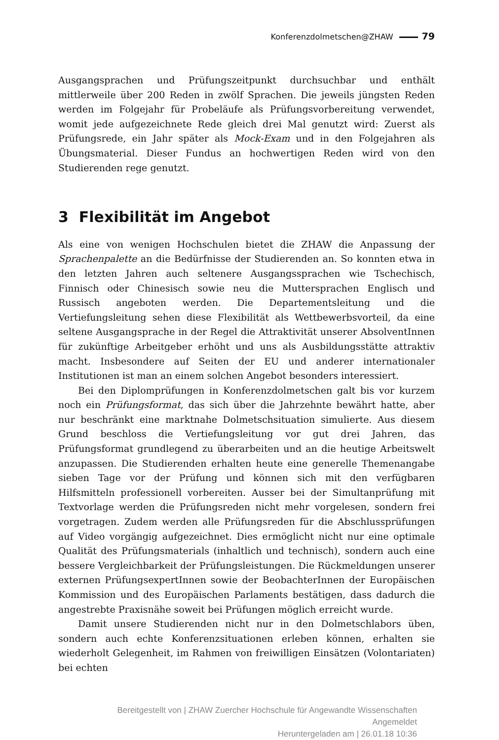Konferenzdolmetschen@ZHAW 79
Ausgangsprachen und Prüfungszeitpunkt durchsuchbar und enthält mittlerweile über 200 Reden in zwölf Sprachen. Die jeweils jüngsten Reden werden im Folgejahr für Probeläufe als Prüfungsvorbereitung verwendet, womit jede aufgezeichnete Rede gleich drei Mal genutzt wird: Zuerst als Prüfungsrede, ein Jahr später als Mock-Exam und in den Folgejahren als Übungsmaterial. Dieser Fundus an hochwertigen Reden wird von den Studierenden rege genutzt.
3 Flexibilität im Angebot
Als eine von wenigen Hochschulen bietet die ZHAW die Anpassung der Sprachenpalette an die Bedürfnisse der Studierenden an. So konnten etwa in den letzten Jahren auch seltenere Ausgangssprachen wie Tschechisch, Finnisch oder Chinesisch sowie neu die Muttersprachen Englisch und Russisch angeboten werden. Die Departementsleitung und die Vertiefungsleitung sehen diese Flexibilität als Wettbewerbsvorteil, da eine seltene Ausgangsprache in der Regel die Attraktivität unserer AbsolventInnen für zukünftige Arbeitgeber erhöht und uns als Ausbildungsstätte attraktiv macht. Insbesondere auf Seiten der EU und anderer internationaler Institutionen ist man an einem solchen Angebot besonders interessiert.
Bei den Diplomprüfungen in Konferenzdolmetschen galt bis vor kurzem noch ein Prüfungsformat, das sich über die Jahrzehnte bewährt hatte, aber nur beschränkt eine marktnahe Dolmetschsituation simulierte. Aus diesem Grund beschloss die Vertiefungsleitung vor gut drei Jahren, das Prüfungsformat grundlegend zu überarbeiten und an die heutige Arbeitswelt anzupassen. Die Studierenden erhalten heute eine generelle Themenangabe sieben Tage vor der Prüfung und können sich mit den verfügbaren Hilfsmitteln professionell vorbereiten. Ausser bei der Simultanprüfung mit Textvorlage werden die Prüfungsreden nicht mehr vorgelesen, sondern frei vorgetragen. Zudem werden alle Prüfungsreden für die Abschlussprüfungen auf Video vorgängig aufgezeichnet. Dies ermöglicht nicht nur eine optimale Qualität des Prüfungsmaterials (inhaltlich und technisch), sondern auch eine bessere Vergleichbarkeit der Prüfungsleistungen. Die Rückmeldungen unserer externen PrüfungsexpertInnen sowie der BeobachterInnen der Europäischen Kommission und des Europäischen Parlaments bestätigen, dass dadurch die angestrebte Praxisnähe soweit bei Prüfungen möglich erreicht wurde.
Damit unsere Studierenden nicht nur in den Dolmetschlabors üben, sondern auch echte Konferenzsituationen erleben können, erhalten sie wiederholt Gelegenheit, im Rahmen von freiwilligen Einsätzen (Volontariaten) bei echten
Bereitgestellt von | ZHAW Zuercher Hochschule für Angewandte Wissenschaften
Angemeldet
Heruntergeladen am | 26.01.18 10:36